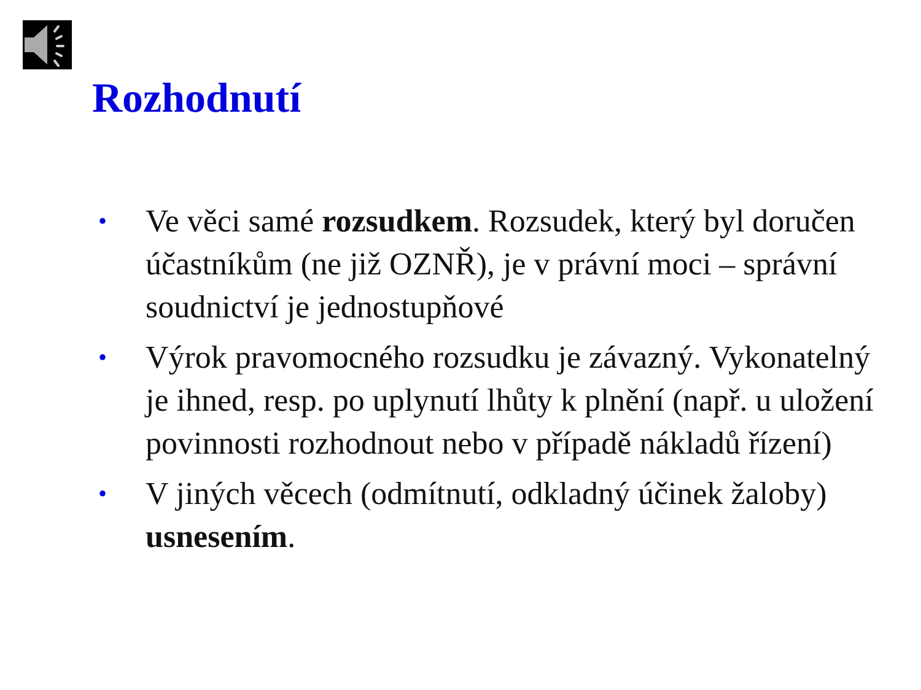Rozhodnutí
• Ve věci samé rozsudkem. Rozsudek, který byl doručen účastníkům (ne již OZNŘ), je v právní moci – správní soudnictví je jednostupňové
• Výrok pravomocného rozsudku je závazný. Vykonatelný je ihned, resp. po uplynutí lhůty k plnění (např. u uložení povinnosti rozhodnout nebo v případě nákladů řízení)
• V jiných věcech (odmítnutí, odkladný účinek žaloby) usnesením.